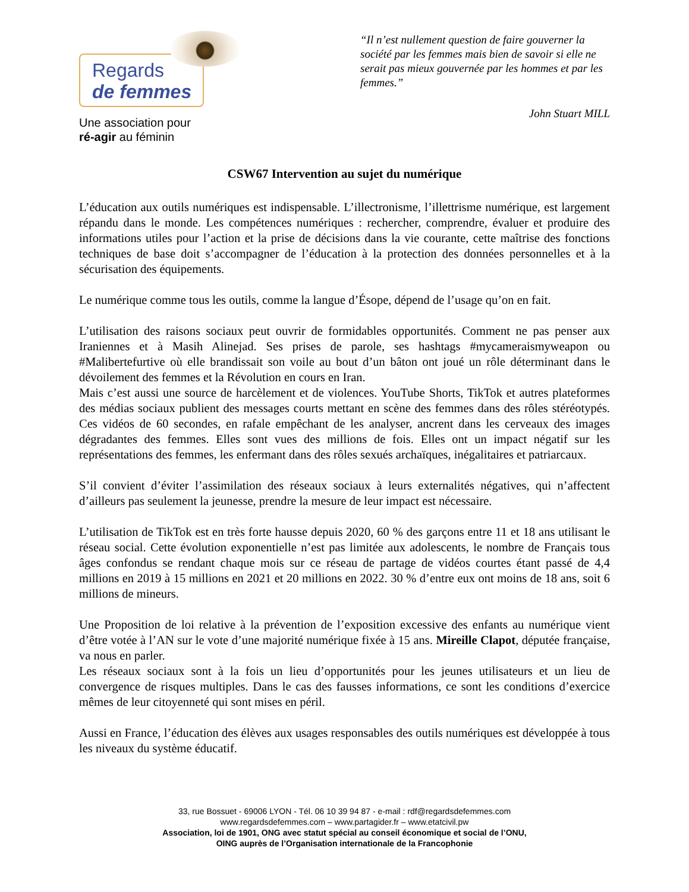Regards
de femmes
Une association pour
ré-agir au féminin
“Il n’est nullement question de faire gouverner la société par les femmes mais bien de savoir si elle ne serait pas mieux gouvernée par les hommes et par les femmes.”
John Stuart MILL
CSW67 Intervention au sujet du numérique
L’éducation aux outils numériques est indispensable. L’illectronisme, l’illettrisme numérique, est largement répandu dans le monde. Les compétences numériques : rechercher, comprendre, évaluer et produire des informations utiles pour l’action et la prise de décisions dans la vie courante, cette maîtrise des fonctions techniques de base doit s’accompagner de l’éducation à la protection des données personnelles et à la sécurisation des équipements.
Le numérique comme tous les outils, comme la langue d’Ésope, dépend de l’usage qu’on en fait.
L’utilisation des raisons sociaux peut ouvrir de formidables opportunités. Comment ne pas penser aux Iraniennes et à Masih Alinejad. Ses prises de parole, ses hashtags #mycameraismyweapon ou #Malibertefurtive où elle brandissait son voile au bout d’un bâton ont joué un rôle déterminant dans le dévoilement des femmes et la Révolution en cours en Iran.
Mais c’est aussi une source de harcèlement et de violences. YouTube Shorts, TikTok et autres plateformes des médias sociaux publient des messages courts mettant en scène des femmes dans des rôles stéréotypés. Ces vidéos de 60 secondes, en rafale empêchant de les analyser, ancrent dans les cerveaux des images dégradantes des femmes. Elles sont vues des millions de fois. Elles ont un impact négatif sur les représentations des femmes, les enfermant dans des rôles sexués archaïques, inégalitaires et patriarcaux.
S’il convient d’éviter l’assimilation des réseaux sociaux à leurs externalités négatives, qui n’affectent d’ailleurs pas seulement la jeunesse, prendre la mesure de leur impact est nécessaire.
L’utilisation de TikTok est en très forte hausse depuis 2020, 60 % des garçons entre 11 et 18 ans utilisant le réseau social. Cette évolution exponentielle n’est pas limitée aux adolescents, le nombre de Français tous âges confondus se rendant chaque mois sur ce réseau de partage de vidéos courtes étant passé de 4,4 millions en 2019 à 15 millions en 2021 et 20 millions en 2022. 30 % d’entre eux ont moins de 18 ans, soit 6 millions de mineurs.
Une Proposition de loi relative à la prévention de l’exposition excessive des enfants au numérique vient d’être votée à l’AN sur le vote d’une majorité numérique fixée à 15 ans. Mireille Clapot, députée française, va nous en parler.
Les réseaux sociaux sont à la fois un lieu d’opportunités pour les jeunes utilisateurs et un lieu de convergence de risques multiples. Dans le cas des fausses informations, ce sont les conditions d’exercice mêmes de leur citoyenneté qui sont mises en péril.
Aussi en France, l’éducation des élèves aux usages responsables des outils numériques est développée à tous les niveaux du système éducatif.
33, rue Bossuet - 69006 LYON - Tél. 06 10 39 94 87 - e-mail : rdf@regardsdefemmes.com
www.regardsdefemmes.com – www.partagider.fr – www.etatcivil.pw
Association, loi de 1901, ONG avec statut spécial au conseil économique et social de l’ONU,
OING auprès de l’Organisation internationale de la Francophonie